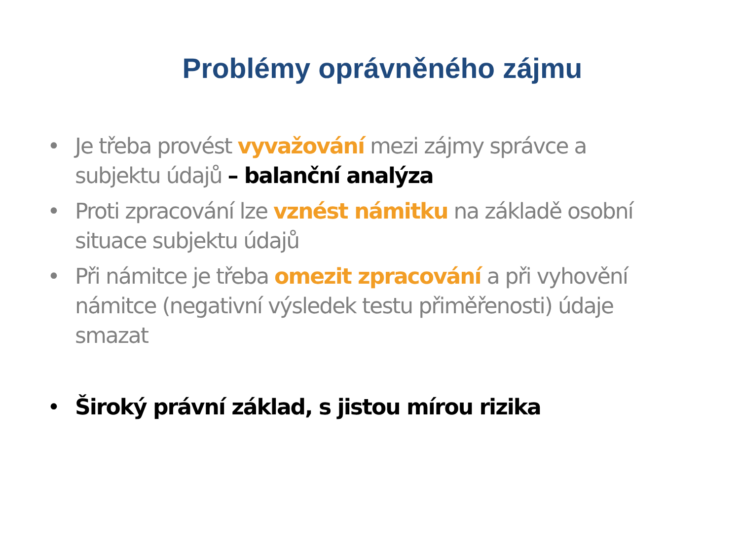Problémy oprávněného zájmu
• Je třeba provést vyvažování mezi zájmy správce a subjektu údajů – balanční analýza
• Proti zpracování lze vznést námitku na základě osobní situace subjektu údajů
• Při námitce je třeba omezit zpracování a při vyhovění námitce (negativní výsledek testu přiměřenosti) údaje smazat
• Široký právní základ, s jistou mírou rizika